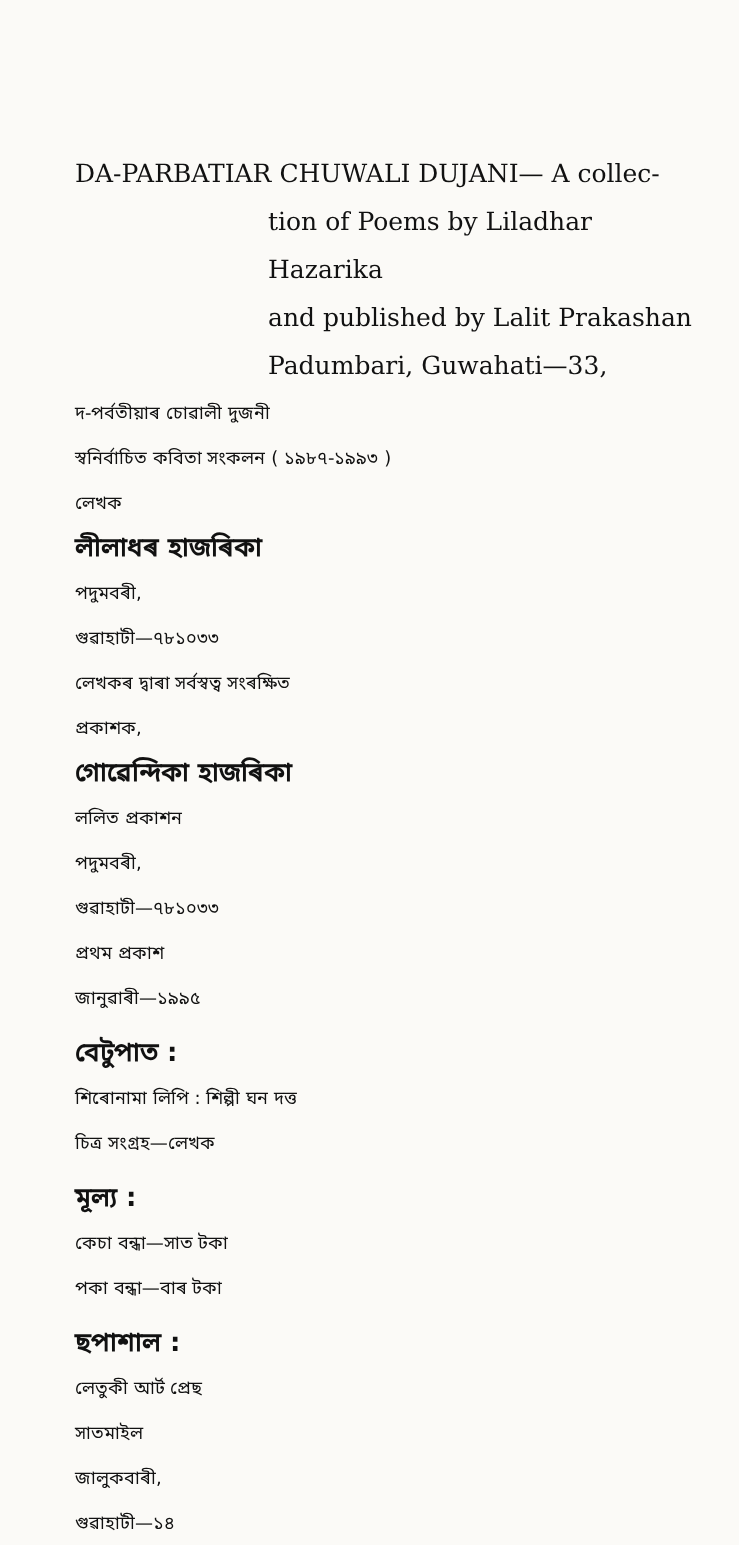DA-PARBATIAR CHUWALI DUJANI— A collec-
tion of Poems by Liladhar Hazarika
and published by Lalit Prakashan
Padumbari, Guwahati—33,
দ-পৰ্বতীয়াৰ চোৱালী দুজনী
স্বনিৰ্বাচিত কবিতা সংকলন ( ১৯৮৭-১৯৯৩ )
লেখক
লীলাধৰ হাজৰিকা
পদুমবৰী,
গুৱাহাটী—৭৮১০৩৩
লেখকৰ দ্বাৰা সৰ্বস্বত্ব সংৰক্ষিত
প্ৰকাশক,
গোৱেন্দিকা হাজৰিকা
ললিত প্ৰকাশন
পদুমবৰী,
গুৱাহাটী—৭৮১০৩৩
প্ৰথম প্ৰকাশ
জানুৱাৰী—১৯৯৫
বেটুপাত :
শিৰোনামা লিপি : শিল্পী ঘন দত্ত
চিত্ৰ সংগ্ৰহ—লেখক
মূল্য :
কেচা বন্ধা—সাত টকা
পকা বন্ধা—বাৰ টকা
ছপাশাল :
লেতুকী আৰ্ট প্ৰেছ
সাতমাইল
জালুকবাৰী,
গুৱাহাটী—১৪